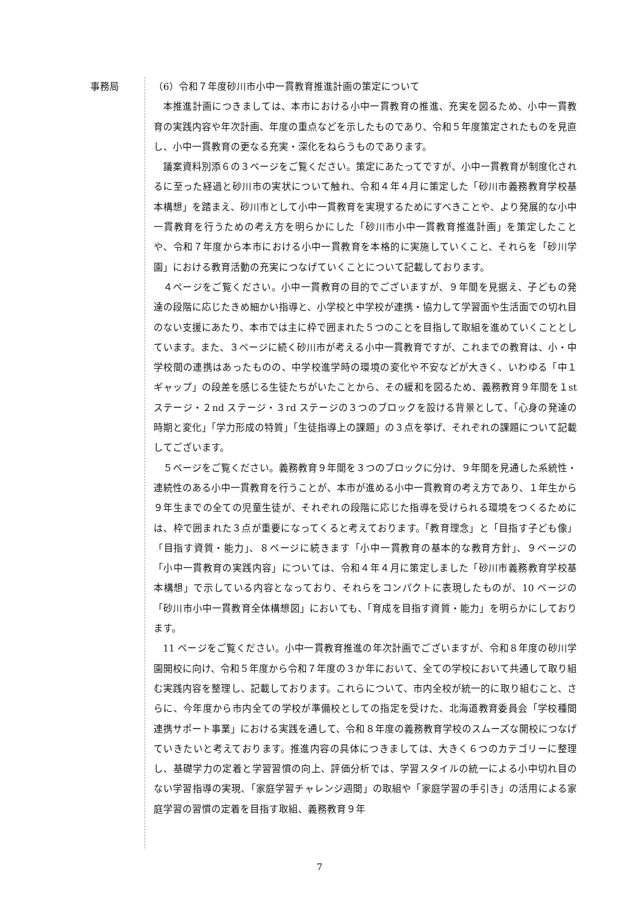事務局
（6）令和７年度砂川市小中一貫教育推進計画の策定について
本推進計画につきましては、本市における小中一貫教育の推進、充実を図るため、小中一貫教育の実践内容や年次計画、年度の重点などを示したものであり、令和５年度策定されたものを見直し、小中一貫教育の更なる充実・深化をねらうものであります。
議案資料別添６の３ページをご覧ください。策定にあたってですが、小中一貫教育が制度化されるに至った経過と砂川市の実状について触れ、令和４年４月に策定した「砂川市義務教育学校基本構想」を踏まえ、砂川市として小中一貫教育を実現するためにすべきことや、より発展的な小中一貫教育を行うための考え方を明らかにした「砂川市小中一貫教育推進計画」を策定したことや、令和７年度から本市における小中一貫教育を本格的に実施していくこと、それらを「砂川学園」における教育活動の充実につなげていくことについて記載しております。
４ページをご覧ください。小中一貫教育の目的でございますが、９年間を見据え、子どもの発達の段階に応じたきめ細かい指導と、小学校と中学校が連携・協力して学習面や生活面での切れ目のない支援にあたり、本市では主に枠で囲まれた５つのことを目指して取組を進めていくこととしています。また、３ページに続く砂川市が考える小中一貫教育ですが、これまでの教育は、小・中学校間の連携はあったものの、中学校進学時の環境の変化や不安などが大きく、いわゆる「中１ギャップ」の段差を感じる生徒たちがいたことから、その緩和を図るため、義務教育９年間を１st ステージ・２nd ステージ・３rd ステージの３つのブロックを設ける背景として、「心身の発達の時期と変化」「学力形成の特質」「生徒指導上の課題」の３点を挙げ、それぞれの課題について記載してございます。
５ページをご覧ください。義務教育９年間を３つのブロックに分け、９年間を見通した系統性・連続性のある小中一貫教育を行うことが、本市が進める小中一貫教育の考え方であり、１年生から９年生までの全ての児童生徒が、それぞれの段階に応じた指導を受けられる環境をつくるためには、枠で囲まれた３点が重要になってくると考えております。「教育理念」と「目指す子ども像」「目指す資質・能力」、８ページに続きます「小中一貫教育の基本的な教育方針」、９ページの「小中一貫教育の実践内容」については、令和４年４月に策定しました「砂川市義務教育学校基本構想」で示している内容となっており、それらをコンパクトに表現したものが、10 ページの「砂川市小中一貫教育全体構想図」においても、「育成を目指す資質・能力」を明らかにしております。
11 ページをご覧ください。小中一貫教育推進の年次計画でございますが、令和８年度の砂川学園開校に向け、令和５年度から令和７年度の３か年において、全ての学校において共通して取り組む実践内容を整理し、記載しております。これらについて、市内全校が統一的に取り組むこと、さらに、今年度から市内全ての学校が準備校としての指定を受けた、北海道教育委員会「学校種間連携サポート事業」における実践を通して、令和８年度の義務教育学校のスムーズな開校につなげていきたいと考えております。推進内容の具体につきましては、大きく６つのカテゴリーに整理し、基礎学力の定着と学習習慣の向上、評価分析では、学習スタイルの統一による小中切れ目のない学習指導の実現、「家庭学習チャレンジ週間」の取組や「家庭学習の手引き」の活用による家庭学習の習慣の定着を目指す取組、義務教育９年
7